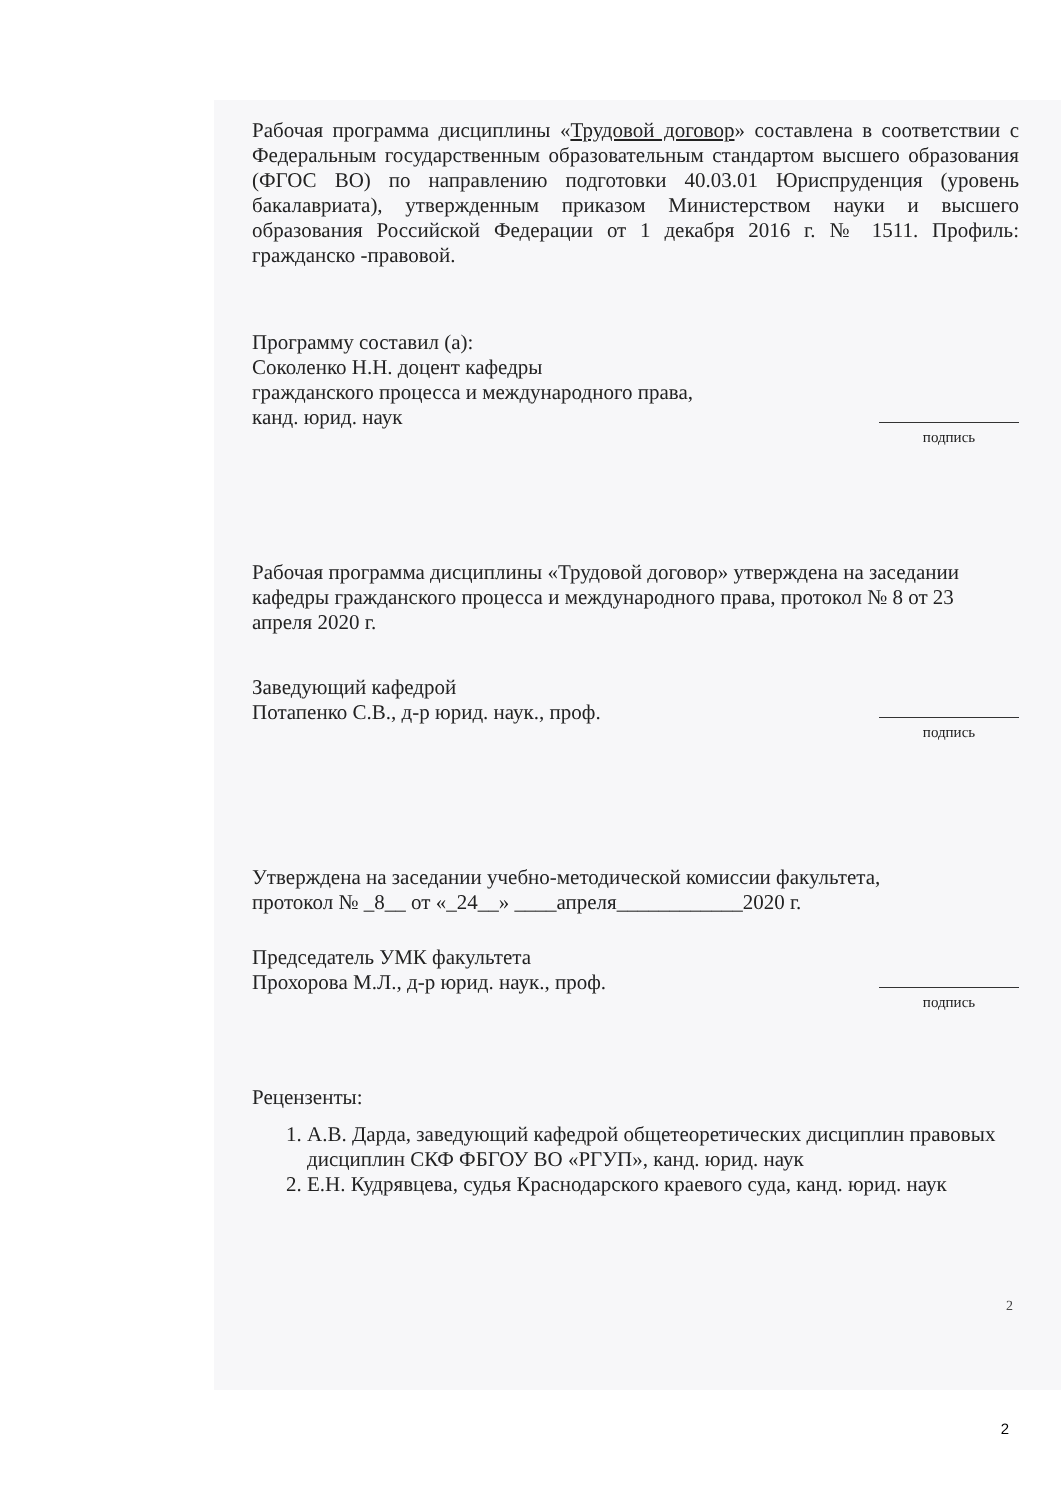Рабочая программа дисциплины «Трудовой договор» составлена в соответствии с Федеральным государственным образовательным стандартом высшего образования (ФГОС ВО) по направлению подготовки 40.03.01 Юриспруденция (уровень бакалавриата), утвержденным приказом Министерством науки и высшего образования Российской Федерации от 1 декабря 2016 г. № 1511. Профиль: гражданско -правовой.
Программу составил (а):
Соколенко Н.Н. доцент кафедры
гражданского процесса и международного права,
канд. юрид. наук
подпись
Рабочая программа дисциплины «Трудовой договор» утверждена на заседании кафедры гражданского процесса и международного права, протокол № 8 от 23 апреля 2020 г.
Заведующий кафедрой
Потапенко С.В., д-р юрид. наук., проф.
подпись
Утверждена на заседании учебно-методической комиссии факультета,
протокол № _8__ от «_24__» ____апреля____________2020 г.
Председатель УМК факультета
Прохорова М.Л., д-р юрид. наук., проф.
подпись
Рецензенты:
1. А.В. Дарда, заведующий кафедрой общетеоретических дисциплин правовых дисциплин СКФ ФБГОУ ВО «РГУП», канд. юрид. наук
2. Е.Н. Кудрявцева, судья Краснодарского краевого суда, канд. юрид. наук
2
2